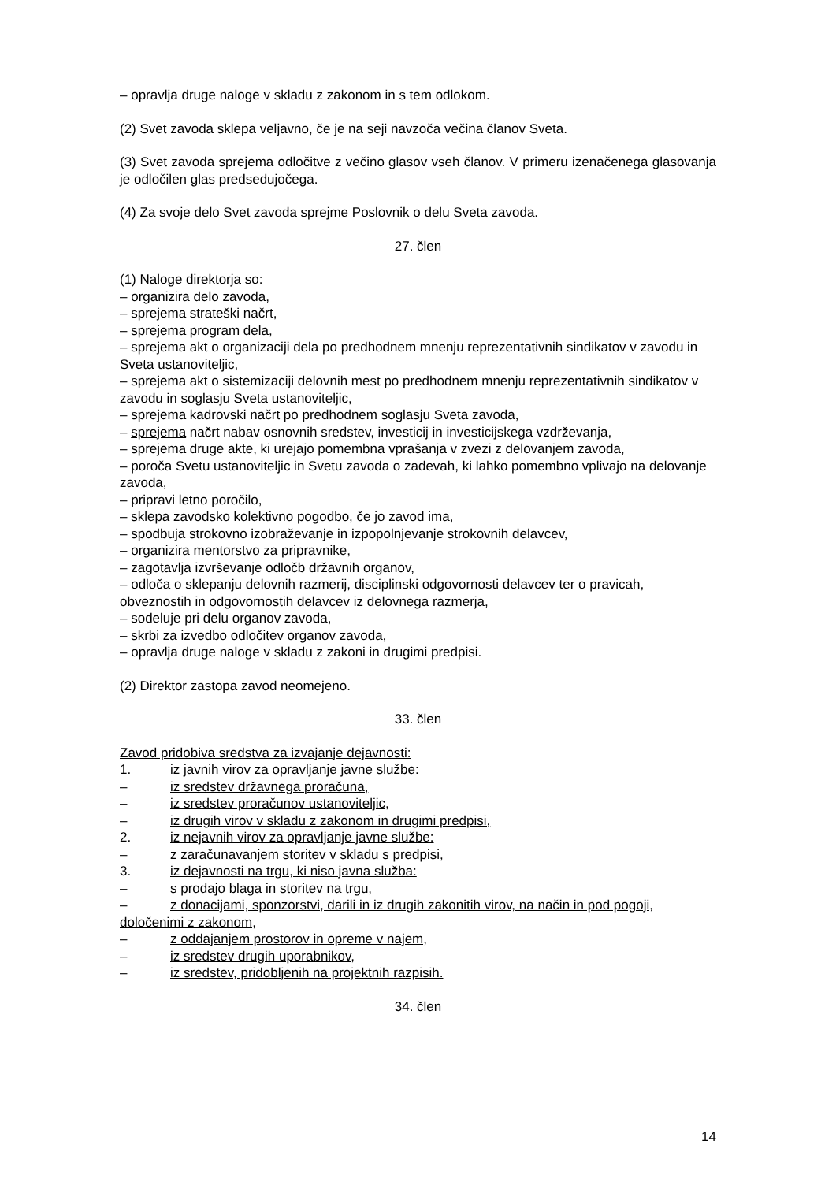– opravlja druge naloge v skladu z zakonom in s tem odlokom.
(2) Svet zavoda sklepa veljavno, če je na seji navzoča večina članov Sveta.
(3) Svet zavoda sprejema odločitve z večino glasov vseh članov. V primeru izenačenega glasovanja je odločilen glas predsedujočega.
(4) Za svoje delo Svet zavoda sprejme Poslovnik o delu Sveta zavoda.
27. člen
(1) Naloge direktorja so:
– organizira delo zavoda,
– sprejema strateški načrt,
– sprejema program dela,
– sprejema akt o organizaciji dela po predhodnem mnenju reprezentativnih sindikatov v zavodu in Sveta ustanoviteljic,
– sprejema akt o sistemizaciji delovnih mest po predhodnem mnenju reprezentativnih sindikatov v zavodu in soglasju Sveta ustanoviteljic,
– sprejema kadrovski načrt po predhodnem soglasju Sveta zavoda,
– sprejema načrt nabav osnovnih sredstev, investicij in investicijskega vzdrževanja,
– sprejema druge akte, ki urejajo pomembna vprašanja v zvezi z delovanjem zavoda,
– poroča Svetu ustanoviteljic in Svetu zavoda o zadevah, ki lahko pomembno vplivajo na delovanje zavoda,
– pripravi letno poročilo,
– sklepa zavodsko kolektivno pogodbo, če jo zavod ima,
– spodbuja strokovno izobraževanje in izpopolnjevanje strokovnih delavcev,
– organizira mentorstvo za pripravnike,
– zagotavlja izvrševanje odločb državnih organov,
– odloča o sklepanju delovnih razmerij, disciplinski odgovornosti delavcev ter o pravicah, obveznostih in odgovornostih delavcev iz delovnega razmerja,
– sodeluje pri delu organov zavoda,
– skrbi za izvedbo odločitev organov zavoda,
– opravlja druge naloge v skladu z zakoni in drugimi predpisi.
(2) Direktor zastopa zavod neomejeno.
33. člen
Zavod pridobiva sredstva za izvajanje dejavnosti:
1. iz javnih virov za opravljanje javne službe:
– iz sredstev državnega proračuna,
– iz sredstev proračunov ustanoviteljic,
– iz drugih virov v skladu z zakonom in drugimi predpisi,
2. iz nejavnih virov za opravljanje javne službe:
– z zaračunavanjem storitev v skladu s predpisi,
3. iz dejavnosti na trgu, ki niso javna služba:
– s prodajo blaga in storitev na trgu,
– z donacijami, sponzorstvi, darili in iz drugih zakonitih virov, na način in pod pogoji, določenimi z zakonom,
– z oddajanjem prostorov in opreme v najem,
– iz sredstev drugih uporabnikov,
– iz sredstev, pridobljenih na projektnih razpisih.
34. člen
14